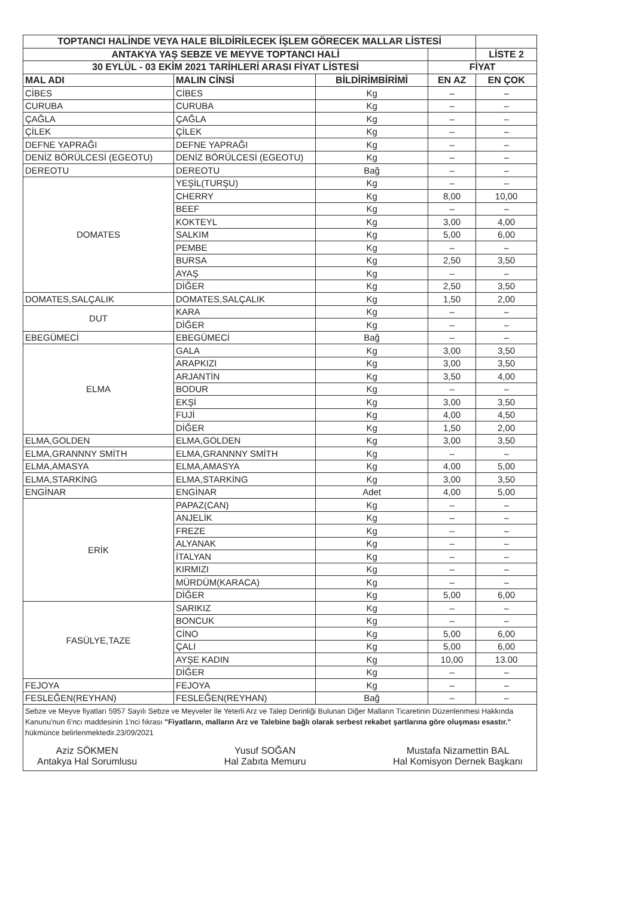| TOPTANCI HALİNDE VEYA HALE BİLDİRİLECEK İŞLEM GÖRECEK MALLAR LİSTESİ | | | | |
| --- | --- | --- | --- | --- |
| ANTAKYA YAŞ SEBZE VE MEYVE TOPTANCI HALİ | | | | LİSTE 2 |
| 30 EYLÜL - 03 EKİM 2021 TARİHLERİ ARASI FİYAT LİSTESİ | | | FİYAT | |
| MAL ADI | MALIN CİNSİ | BİLDİRİMBİRİMİ | EN AZ | EN ÇOK |
| CİBES | CİBES | Kg | – | – |
| CURUBA | CURUBA | Kg | – | – |
| ÇAĞLA | ÇAĞLA | Kg | – | – |
| ÇİLEK | ÇİLEK | Kg | – | – |
| DEFNE YAPRAĞI | DEFNE YAPRAĞI | Kg | – | – |
| DENİZ BÖRÜLCESİ (EGEOTU) | DENİZ BÖRÜLCESİ (EGEOTU) | Kg | – | – |
| DEREOTU | DEREOTU | Bağ | – | – |
| DOMATES | YEŞİL(TURŞU) | Kg | – | – |
| | CHERRY | Kg | 8,00 | 10,00 |
| | BEEF | Kg | – | – |
| | KOKTEYL | Kg | 3,00 | 4,00 |
| | SALKIM | Kg | 5,00 | 6,00 |
| | PEMBE | Kg | – | – |
| | BURSA | Kg | 2,50 | 3,50 |
| | AYAŞ | Kg | – | – |
| | DİĞER | Kg | 2,50 | 3,50 |
| DOMATES,SALÇALIK | DOMATES,SALÇALIK | Kg | 1,50 | 2,00 |
| DUT | KARA | Kg | – | – |
| | DİĞER | Kg | – | – |
| EBEGÜMECİ | EBEGÜMECİ | Bağ | – | – |
| ELMA | GALA | Kg | 3,00 | 3,50 |
| | ARAPKIZI | Kg | 3,00 | 3,50 |
| | ARJANTİN | Kg | 3,50 | 4,00 |
| | BODUR | Kg | – | – |
| | EKŞİ | Kg | 3,00 | 3,50 |
| | FUJİ | Kg | 4,00 | 4,50 |
| | DİĞER | Kg | 1,50 | 2,00 |
| ELMA,GOLDEN | ELMA,GOLDEN | Kg | 3,00 | 3,50 |
| ELMA,GRANNNY SMİTH | ELMA,GRANNNY SMİTH | Kg | – | – |
| ELMA,AMASYA | ELMA,AMASYA | Kg | 4,00 | 5,00 |
| ELMA,STARKİNG | ELMA,STARKİNG | Kg | 3,00 | 3,50 |
| ENGİNAR | ENGİNAR | Adet | 4,00 | 5,00 |
| ERİK | PAPAZ(CAN) | Kg | – | – |
| | ANJELİK | Kg | – | – |
| | FREZE | Kg | – | – |
| | ALYANAK | Kg | – | – |
| | İTALYAN | Kg | – | – |
| | KIRMIZI | Kg | – | – |
| | MÜRDÜM(KARACA) | Kg | – | – |
| | DİĞER | Kg | 5,00 | 6,00 |
| FASÜLYE,TAZE | SARIKIZ | Kg | – | – |
| | BONCUK | Kg | – | – |
| | CİNO | Kg | 5,00 | 6,00 |
| | ÇALI | Kg | 5,00 | 6,00 |
| | AYŞE KADIN | Kg | 10,00 | 13.00 |
| | DİĞER | Kg | – | – |
| FEJOYA | FEJOYA | Kg | – | – |
| FESLEĞEN(REYHAN) | FESLEĞEN(REYHAN) | Bağ | – | – |
Sebze ve Meyve fiyatları 5957 Sayılı Sebze ve Meyveler İle Yeterli Arz ve Talep Derinliği Bulunan Diğer Malların Ticaretinin Düzenlenmesi Hakkında Kanunu'nun 6'ncı maddesinin 1'nci fıkrası "Fiyatların, malların Arz ve Talebine bağlı olarak serbest rekabet şartlarına göre oluşması esastır." hükmünce belirlenmektedir.23/09/2021
Aziz SÖKMEN
Antakya Hal Sorumlusu
Yusuf SOĞAN
Hal Zabıta Memuru
Mustafa Nizamettin BAL
Hal Komisyon Dernek Başkanı